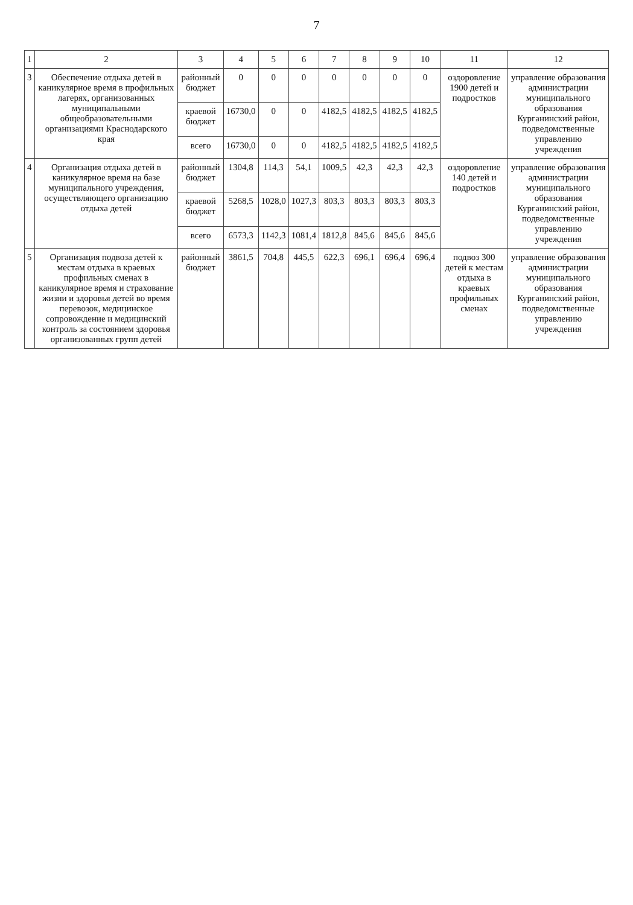7
| 1 | 2 | 3 | 4 | 5 | 6 | 7 | 8 | 9 | 10 | 11 | 12 |
| --- | --- | --- | --- | --- | --- | --- | --- | --- | --- | --- | --- |
| 3 | Обеспечение отдыха детей в каникулярное время в профильных лагерях, организованных муниципальными общеобразовательными организациями Краснодарского края | районный бюджет | 0 | 0 | 0 | 0 | 0 | 0 | 0 | оздоровление 1900 детей и подростков | управление образования администрации муниципального образования Курганинский район, подведомственные управлению учреждения |
| | | краевой бюджет | 16730,0 | 0 | 0 | 4182,5 | 4182,5 | 4182,5 | 4182,5 | | |
| | | всего | 16730,0 | 0 | 0 | 4182,5 | 4182,5 | 4182,5 | 4182,5 | | |
| 4 | Организация отдыха детей в каникулярное время на базе муниципального учреждения, осуществляющего организацию отдыха детей | районный бюджет | 1304,8 | 114,3 | 54,1 | 1009,5 | 42,3 | 42,3 | 42,3 | оздоровление 140 детей и подростков | управление образования администрации муниципального образования Курганинский район, подведомственные управлению учреждения |
| | | краевой бюджет | 5268,5 | 1028,0 | 1027,3 | 803,3 | 803,3 | 803,3 | 803,3 | | |
| | | всего | 6573,3 | 1142,3 | 1081,4 | 1812,8 | 845,6 | 845,6 | 845,6 | | |
| 5 | Организация подвоза детей к местам отдыха в краевых профильных сменах в каникулярное время и страхование жизни и здоровья детей во время перевозок, медицинское сопровождение и медицинский контроль за состоянием здоровья организованных групп детей | районный бюджет | 3861,5 | 704,8 | 445,5 | 622,3 | 696,1 | 696,4 | 696,4 | подвоз 300 детей к местам отдыха в краевых профильных сменах | управление образования администрации муниципального образования Курганинский район, подведомственные управлению учреждения |